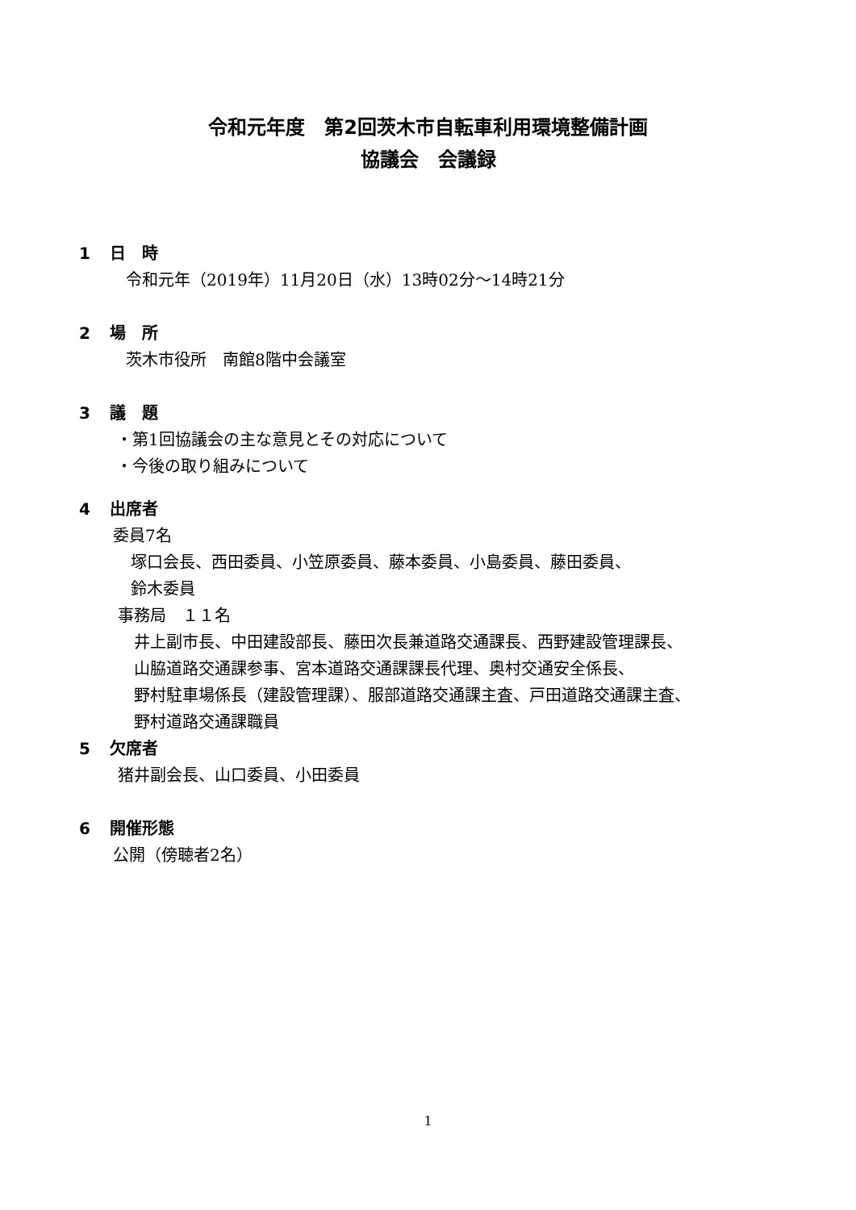令和元年度　第2回茨木市自転車利用環境整備計画
協議会　会議録
1 日　時
令和元年（2019年）11月20日（水）13時02分～14時21分
2 場　所
茨木市役所　南館8階中会議室
3 議　題
・第1回協議会の主な意見とその対応について
・今後の取り組みについて
4 出席者
委員7名
塚口会長、西田委員、小笠原委員、藤本委員、小島委員、藤田委員、
鈴木委員
事務局　１１名
井上副市長、中田建設部長、藤田次長兼道路交通課長、西野建設管理課長、
山脇道路交通課参事、宮本道路交通課課長代理、奥村交通安全係長、
野村駐車場係長（建設管理課）、服部道路交通課主査、戸田道路交通課主査、
野村道路交通課職員
5 欠席者
猪井副会長、山口委員、小田委員
6 開催形態
公開（傍聴者2名）
1